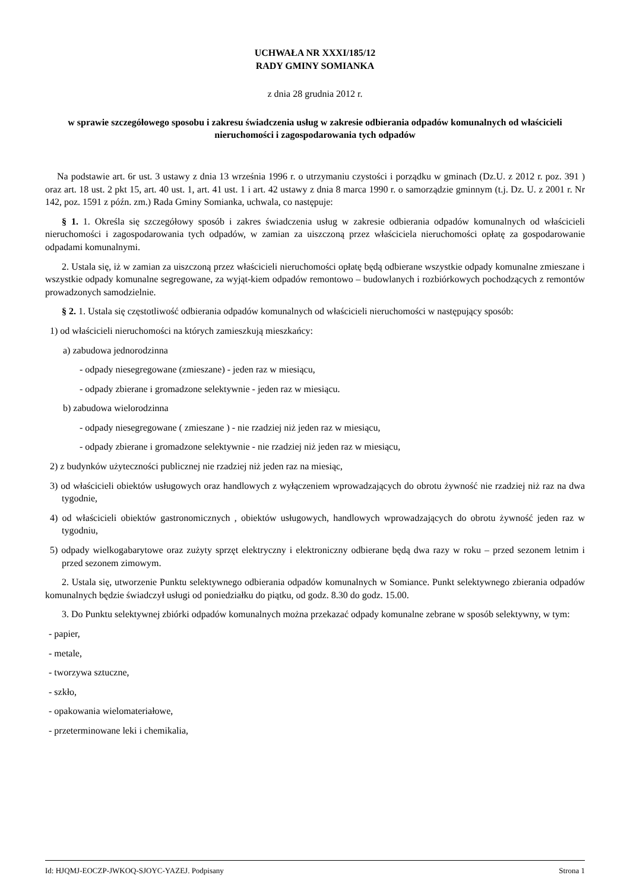UCHWAŁA NR XXXI/185/12
RADY GMINY SOMIANKA
z dnia 28 grudnia 2012 r.
w sprawie szczegółowego sposobu i zakresu świadczenia usług w zakresie odbierania odpadów komunalnych od właścicieli nieruchomości i zagospodarowania tych odpadów
Na podstawie art. 6r ust. 3 ustawy z dnia 13 września 1996 r. o utrzymaniu czystości i porządku w gminach (Dz.U. z 2012 r. poz. 391 ) oraz art. 18 ust. 2 pkt 15, art. 40 ust. 1, art. 41 ust. 1 i art. 42 ustawy z dnia 8 marca 1990 r. o samorządzie gminnym (t.j. Dz. U. z 2001 r. Nr 142, poz. 1591 z późn. zm.) Rada Gminy Somianka, uchwala, co następuje:
§ 1. 1. Określa się szczegółowy sposób i zakres świadczenia usług w zakresie odbierania odpadów komunalnych od właścicieli nieruchomości i zagospodarowania tych odpadów, w zamian za uiszczoną przez właściciela nieruchomości opłatę za gospodarowanie odpadami komunalnymi.
2. Ustala się, iż w zamian za uiszczoną przez właścicieli nieruchomości opłatę będą odbierane wszystkie odpady komunalne zmieszane i wszystkie odpady komunalne segregowane, za wyjąt-kiem odpadów remontowo – budowlanych i rozbiórkowych pochodzących z remontów prowadzonych samodzielnie.
§ 2. 1. Ustala się częstotliwość odbierania odpadów komunalnych od właścicieli nieruchomości w następujący sposób:
1) od właścicieli nieruchomości na których zamieszkują mieszkańcy:
a) zabudowa jednorodzinna
- odpady niesegregowane (zmieszane) - jeden raz w miesiącu,
- odpady zbierane i gromadzone selektywnie - jeden raz w miesiącu.
b) zabudowa wielorodzinna
- odpady niesegregowane ( zmieszane ) - nie rzadziej niż jeden raz w miesiącu,
- odpady zbierane i gromadzone selektywnie - nie rzadziej niż jeden raz w miesiącu,
2) z budynków użyteczności publicznej nie rzadziej niż jeden raz na miesiąc,
3) od właścicieli obiektów usługowych oraz handlowych z wyłączeniem wprowadzających do obrotu żywność nie rzadziej niż raz na dwa tygodnie,
4) od właścicieli obiektów gastronomicznych , obiektów usługowych, handlowych wprowadzających do obrotu żywność jeden raz w tygodniu,
5) odpady wielkogabarytowe oraz zużyty sprzęt elektryczny i elektroniczny odbierane będą dwa razy w roku – przed sezonem letnim i przed sezonem zimowym.
2. Ustala się, utworzenie Punktu selektywnego odbierania odpadów komunalnych w Somiance. Punkt selektywnego zbierania odpadów komunalnych będzie świadczył usługi od poniedziałku do piątku, od godz. 8.30 do godz. 15.00.
3. Do Punktu selektywnej zbiórki odpadów komunalnych można przekazać odpady komunalne zebrane w sposób selektywny, w tym:
- papier,
- metale,
- tworzywa sztuczne,
- szkło,
- opakowania wielomateriałowe,
- przeterminowane leki i chemikalia,
Id: HJQMJ-EOCZP-JWKOQ-SJOYC-YAZEJ. Podpisany Strona 1